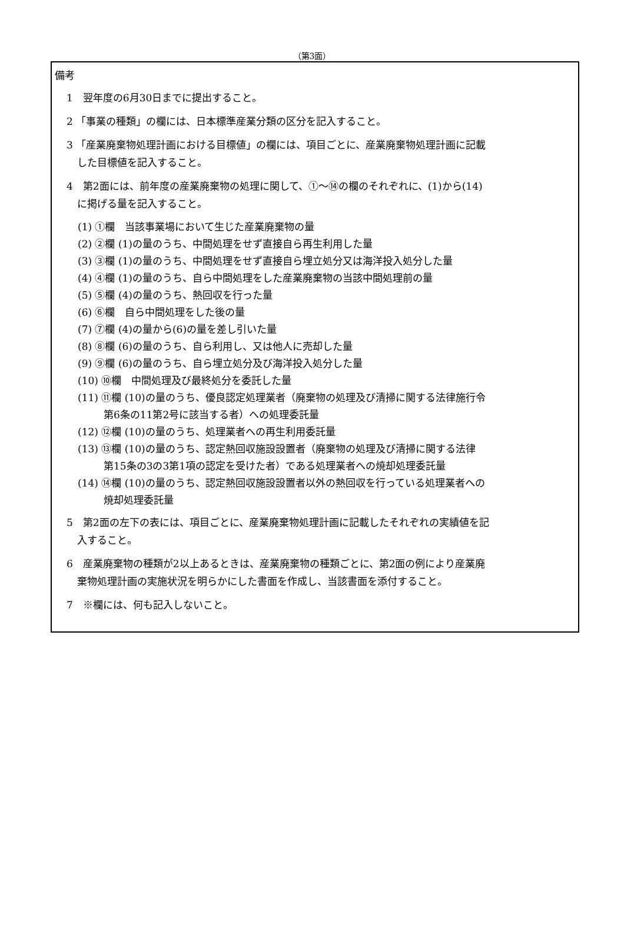（第3面）
備考
1　翌年度の6月30日までに提出すること。
2 「事業の種類」の欄には、日本標準産業分類の区分を記入すること。
3 「産業廃棄物処理計画における目標値」の欄には、項目ごとに、産業廃棄物処理計画に記載
した目標値を記入すること。
4　第2面には、前年度の産業廃棄物の処理に関して、①～⑭の欄のそれぞれに、(1)から(14)
に掲げる量を記入すること。
(1) ①欄　当該事業場において生じた産業廃棄物の量
(2) ②欄 (1)の量のうち、中間処理をせず直接自ら再生利用した量
(3) ③欄 (1)の量のうち、中間処理をせず直接自ら埋立処分又は海洋投入処分した量
(4) ④欄 (1)の量のうち、自ら中間処理をした産業廃棄物の当該中間処理前の量
(5) ⑤欄 (4)の量のうち、熱回収を行った量
(6) ⑥欄　自ら中間処理をした後の量
(7) ⑦欄 (4)の量から(6)の量を差し引いた量
(8) ⑧欄 (6)の量のうち、自ら利用し、又は他人に売却した量
(9) ⑨欄 (6)の量のうち、自ら埋立処分及び海洋投入処分した量
(10) ⑩欄　中間処理及び最終処分を委託した量
(11) ⑪欄 (10)の量のうち、優良認定処理業者（廃棄物の処理及び清掃に関する法律施行令
第6条の11第2号に該当する者）への処理委託量
(12) ⑫欄 (10)の量のうち、処理業者への再生利用委託量
(13) ⑬欄 (10)の量のうち、認定熱回収施設設置者（廃棄物の処理及び清掃に関する法律
第15条の3の3第1項の認定を受けた者）である処理業者への焼却処理委託量
(14) ⑭欄 (10)の量のうち、認定熱回収施設設置者以外の熱回収を行っている処理業者への
焼却処理委託量
5　第2面の左下の表には、項目ごとに、産業廃棄物処理計画に記載したそれぞれの実績値を記
入すること。
6　産業廃棄物の種類が2以上あるときは、産業廃棄物の種類ごとに、第2面の例により産業廃
棄物処理計画の実施状況を明らかにした書面を作成し、当該書面を添付すること。
7　※欄には、何も記入しないこと。